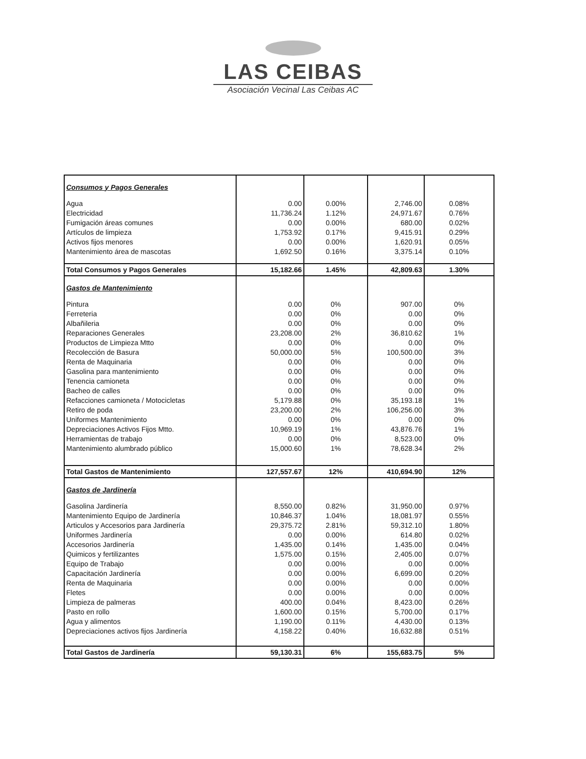LAS CEIBAS
Asociación Vecinal Las Ceibas AC
| Consumos y Pagos Generales | | | | |
| Agua | 0.00 | 0.00% | 2,746.00 | 0.08% |
| Electricidad | 11,736.24 | 1.12% | 24,971.67 | 0.76% |
| Fumigación áreas comunes | 0.00 | 0.00% | 680.00 | 0.02% |
| Artículos de limpieza | 1,753.92 | 0.17% | 9,415.91 | 0.29% |
| Activos fijos menores | 0.00 | 0.00% | 1,620.91 | 0.05% |
| Mantenimiento área de mascotas | 1,692.50 | 0.16% | 3,375.14 | 0.10% |
| Total Consumos y Pagos Generales | 15,182.66 | 1.45% | 42,809.63 | 1.30% |
| Gastos de Mantenimiento | | | | |
| Pintura | 0.00 | 0% | 907.00 | 0% |
| Ferreteria | 0.00 | 0% | 0.00 | 0% |
| Albañileria | 0.00 | 0% | 0.00 | 0% |
| Reparaciones Generales | 23,208.00 | 2% | 36,810.62 | 1% |
| Productos de Limpieza Mtto | 0.00 | 0% | 0.00 | 0% |
| Recolección de Basura | 50,000.00 | 5% | 100,500.00 | 3% |
| Renta de Maquinaria | 0.00 | 0% | 0.00 | 0% |
| Gasolina para mantenimiento | 0.00 | 0% | 0.00 | 0% |
| Tenencia camioneta | 0.00 | 0% | 0.00 | 0% |
| Bacheo de calles | 0.00 | 0% | 0.00 | 0% |
| Refacciones camioneta / Motocicletas | 5,179.88 | 0% | 35,193.18 | 1% |
| Retiro de poda | 23,200.00 | 2% | 106,256.00 | 3% |
| Uniformes Mantenimiento | 0.00 | 0% | 0.00 | 0% |
| Depreciaciones Activos Fijos Mtto. | 10,969.19 | 1% | 43,876.76 | 1% |
| Herramientas de trabajo | 0.00 | 0% | 8,523.00 | 0% |
| Mantenimiento alumbrado público | 15,000.60 | 1% | 78,628.34 | 2% |
| Total Gastos de Mantenimiento | 127,557.67 | 12% | 410,694.90 | 12% |
| Gastos de Jardinería | | | | |
| Gasolina Jardinería | 8,550.00 | 0.82% | 31,950.00 | 0.97% |
| Mantenimiento Equipo de Jardinería | 10,846.37 | 1.04% | 18,081.97 | 0.55% |
| Articulos y Accesorios para Jardinería | 29,375.72 | 2.81% | 59,312.10 | 1.80% |
| Uniformes Jardinería | 0.00 | 0.00% | 614.80 | 0.02% |
| Accesorios Jardinería | 1,435.00 | 0.14% | 1,435.00 | 0.04% |
| Quimicos y fertilizantes | 1,575.00 | 0.15% | 2,405.00 | 0.07% |
| Equipo de Trabajo | 0.00 | 0.00% | 0.00 | 0.00% |
| Capacitación Jardinería | 0.00 | 0.00% | 6,699.00 | 0.20% |
| Renta de Maquinaria | 0.00 | 0.00% | 0.00 | 0.00% |
| Fletes | 0.00 | 0.00% | 0.00 | 0.00% |
| Limpieza de palmeras | 400.00 | 0.04% | 8,423.00 | 0.26% |
| Pasto en rollo | 1,600.00 | 0.15% | 5,700.00 | 0.17% |
| Agua y alimentos | 1,190.00 | 0.11% | 4,430.00 | 0.13% |
| Depreciaciones activos fijos Jardinería | 4,158.22 | 0.40% | 16,632.88 | 0.51% |
| Total Gastos de Jardinería | 59,130.31 | 6% | 155,683.75 | 5% |